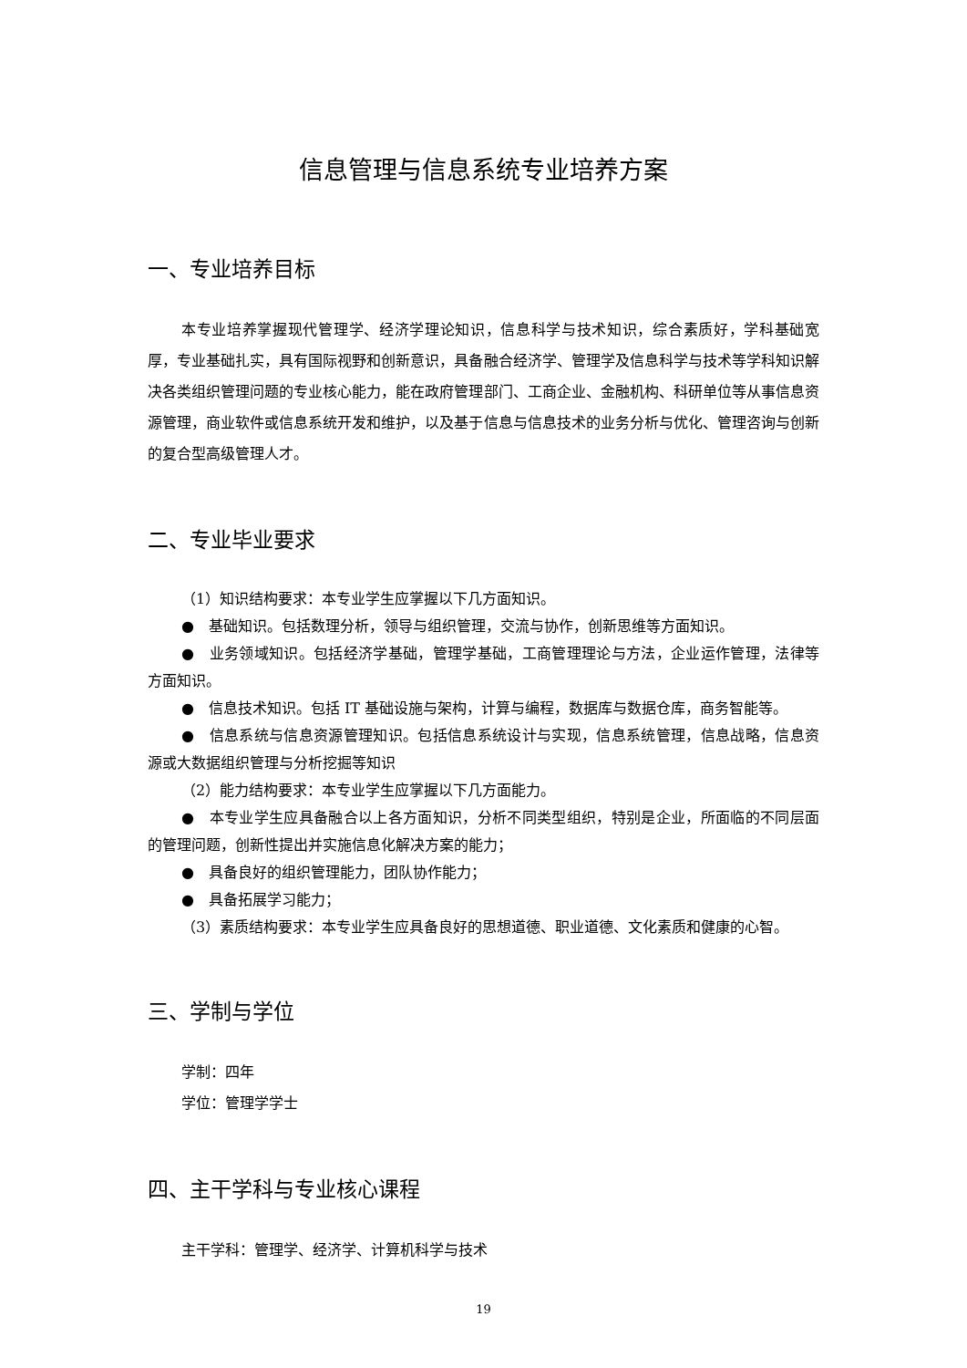信息管理与信息系统专业培养方案
一、专业培养目标
本专业培养掌握现代管理学、经济学理论知识，信息科学与技术知识，综合素质好，学科基础宽厚，专业基础扎实，具有国际视野和创新意识，具备融合经济学、管理学及信息科学与技术等学科知识解决各类组织管理问题的专业核心能力，能在政府管理部门、工商企业、金融机构、科研单位等从事信息资源管理，商业软件或信息系统开发和维护，以及基于信息与信息技术的业务分析与优化、管理咨询与创新的复合型高级管理人才。
二、专业毕业要求
（1）知识结构要求：本专业学生应掌握以下几方面知识。
●　基础知识。包括数理分析，领导与组织管理，交流与协作，创新思维等方面知识。
●　业务领域知识。包括经济学基础，管理学基础，工商管理理论与方法，企业运作管理，法律等方面知识。
●　信息技术知识。包括 IT 基础设施与架构，计算与编程，数据库与数据仓库，商务智能等。
●　信息系统与信息资源管理知识。包括信息系统设计与实现，信息系统管理，信息战略，信息资源或大数据组织管理与分析挖掘等知识
（2）能力结构要求：本专业学生应掌握以下几方面能力。
●　本专业学生应具备融合以上各方面知识，分析不同类型组织，特别是企业，所面临的不同层面的管理问题，创新性提出并实施信息化解决方案的能力；
●　具备良好的组织管理能力，团队协作能力；
●　具备拓展学习能力；
（3）素质结构要求：本专业学生应具备良好的思想道德、职业道德、文化素质和健康的心智。
三、学制与学位
学制：四年
学位：管理学学士
四、主干学科与专业核心课程
主干学科：管理学、经济学、计算机科学与技术
19